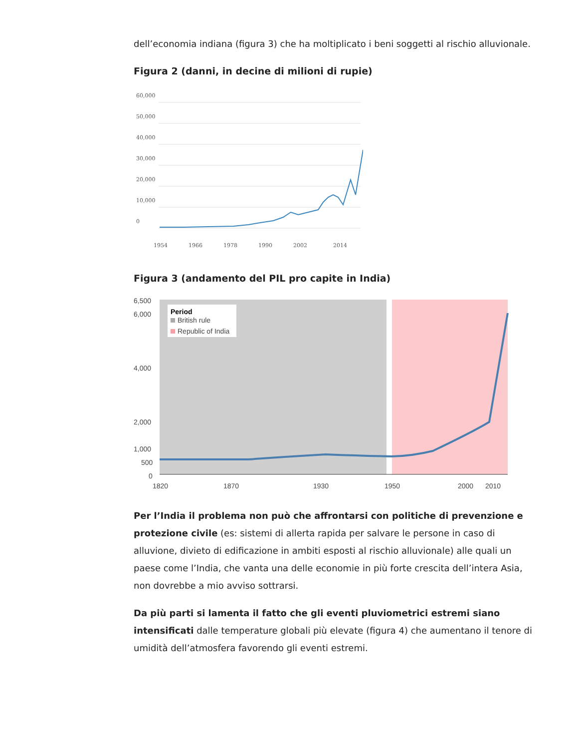dell’economia indiana (figura 3) che ha moltiplicato i beni soggetti al rischio alluvionale.
Figura 2 (danni, in decine di milioni di rupie)
60,000
50,000
40,000
30,000
20,000
10,000
0
1954
1966
1978
1990
2002
2014
Figura 3 (andamento del PIL pro capite in India)
6,500
6,000
4,000
2,000
1,000
500
0
Period
British rule
Republic of India
1820
1870
1930
1950
2000
2010
Per l’India il problema non può che affrontarsi con politiche di prevenzione e protezione civile (es: sistemi di allerta rapida per salvare le persone in caso di alluvione, divieto di edificazione in ambiti esposti al rischio alluvionale) alle quali un paese come l’India, che vanta una delle economie in più forte crescita dell’intera Asia, non dovrebbe a mio avviso sottrarsi.
Da più parti si lamenta il fatto che gli eventi pluviometrici estremi siano intensificati dalle temperature globali più elevate (figura 4) che aumentano il tenore di umidità dell’atmosfera favorendo gli eventi estremi.